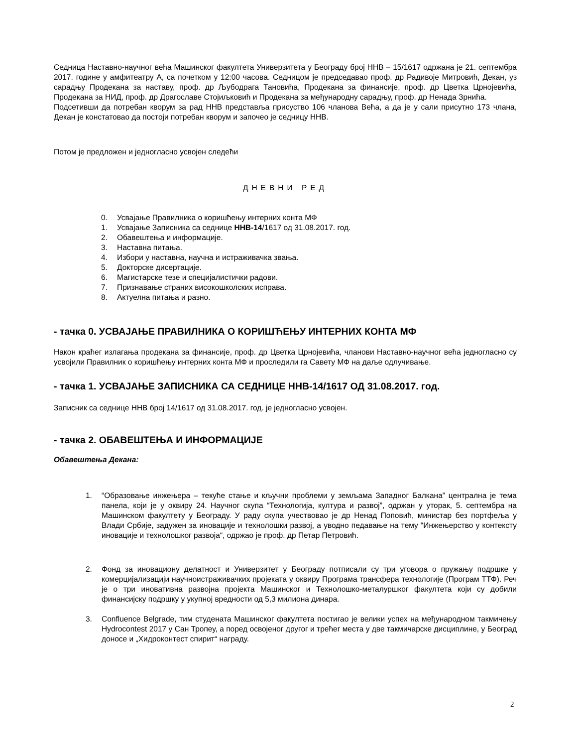Седница Наставно-научног већа Машинског факултета Универзитета у Београду број ННВ – 15/1617 одржана је 21. септембра 2017. године у амфитеатру А, са почетком у 12:00 часова. Седницом је председавао проф. др Радивоје Митровић, Декан, уз сарадњу Продекана за наставу, проф. др Љубодрага Тановића, Продекана за финансије, проф. др Цветка Црнојевића, Продекана за НИД, проф. др Драгославе Стојиљковић и Продекана за међународну сарадњу, проф. др Ненада Зрнића.
Подсетивши да потребан кворум за рад ННВ представља присуство 106 чланова Већа, а да је у сали присутно 173 члана, Декан је констатовао да постоји потребан кворум и започео је седницу ННВ.
Потом је предложен и једногласно усвојен следећи
ДНЕВНИ РЕД
0. Усвајање Правилника о коришћењу интерних конта МФ
1. Усвајање Записника са седнице ННВ-14/1617 од 31.08.2017. год.
2. Обавештења и информације.
3. Наставна питања.
4. Избори у наставна, научна и истраживачка звања.
5. Докторске дисертације.
6. Магистарске тезе и специјалистички радови.
7. Признавање страних високошколских исправа.
8. Актуелна питања и разно.
- тачка 0. УСВАЈАЊЕ ПРАВИЛНИКА О КОРИШЋЕЊУ ИНТЕРНИХ КОНТА МФ
Након краћег излагања продекана за финансије, проф. др Цветка Црнојевића, чланови Наставно-научног већа једногласно су усвојили Правилник о коришћењу интерних конта МФ и проследили га Савету МФ на даље одлучивање.
- тачка 1. УСВАЈАЊЕ ЗАПИСНИКА СА СЕДНИЦЕ ННВ-14/1617 ОД 31.08.2017. год.
Записник са седнице ННВ број 14/1617 од 31.08.2017. год. је једногласно усвојен.
- тачка 2. ОБАВЕШТЕЊА И ИНФОРМАЦИЈЕ
Обавештења Декана:
1. “Образовање инжењера – текуће стање и кључни проблеми у земљама Западног Балкана” централна је тема панела, који је у оквиру 24. Научног скупа “Технологија, култура и развој”, одржан у уторак, 5. септембра на Машинском факултету у Београду. У раду скупа учествовао је др Ненад Поповић, министар без портфеља у Влади Србије, задужен за иновације и технолошки развој, а уводно педавање на тему “Инжењерство у контексту иновације и технолошког развоја“, одржао је проф. др Петар Петровић.
2. Фонд за иновациону делатност и Универзитет у Београду потписали су три уговора о пружању подршке у комерцијализацији научноистраживачких пројеката у оквиру Програма трансфера технологије (Програм ТТФ). Реч је о три иновативна развојна пројекта Машинског и Технолошко-металуршког факултета који су добили финансијску подршку у укупној вредности од 5,3 милиона динара.
3. Confluence Belgrade, тим студената Машинског факултета постигао је велики успех на међународном такмичењу Hydrocontest 2017 у Сан Тропеу, а поред освојеног другог и трећег места у две такмичарске дисциплине, у Београд доносе и „Хидроконтест спирит“ награду.
2